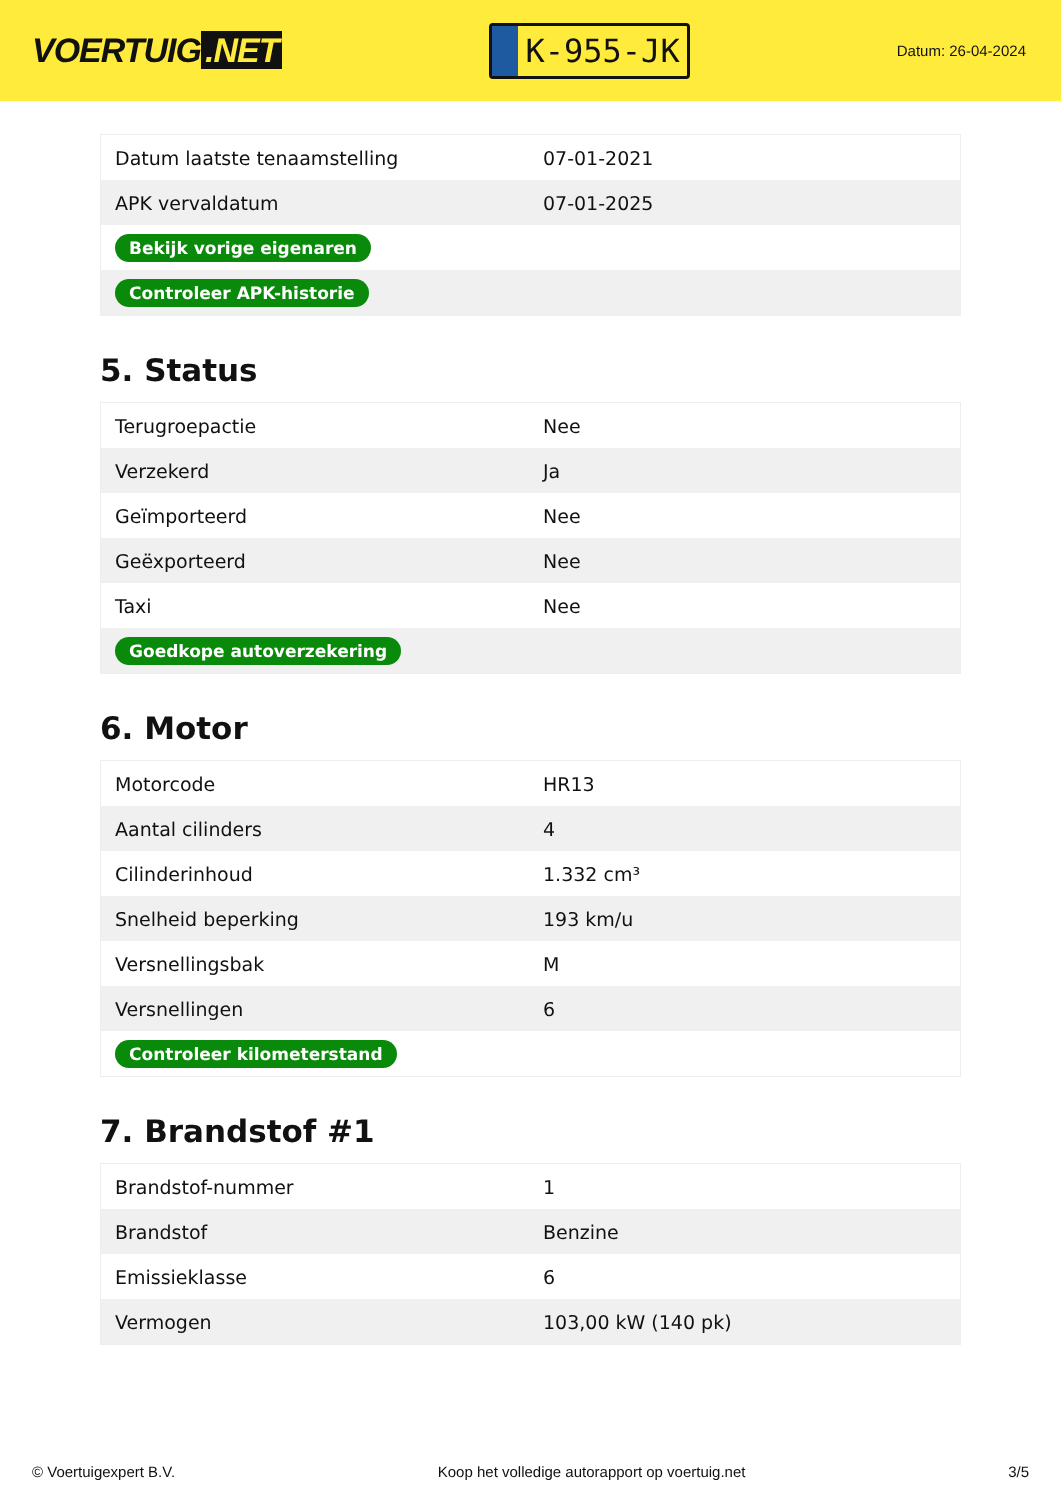VOERTUIG.NET
K-955-JK
Datum: 26-04-2024
| Datum laatste tenaamstelling | 07-01-2021 |
| APK vervaldatum | 07-01-2025 |
| Bekijk vorige eigenaren | |
| Controleer APK-historie | |
5. Status
| Terugroepactie | Nee |
| Verzekerd | Ja |
| Geïmporteerd | Nee |
| Geëxporteerd | Nee |
| Taxi | Nee |
| Goedkope autoverzekering | |
6. Motor
| Motorcode | HR13 |
| Aantal cilinders | 4 |
| Cilinderinhoud | 1.332 cm³ |
| Snelheid beperking | 193 km/u |
| Versnellingsbak | M |
| Versnellingen | 6 |
| Controleer kilometerstand | |
7. Brandstof #1
| Brandstof-nummer | 1 |
| Brandstof | Benzine |
| Emissieklasse | 6 |
| Vermogen | 103,00 kW (140 pk) |
© Voertuigexpert B.V. Koop het volledige autorapport op voertuig.net 3/5